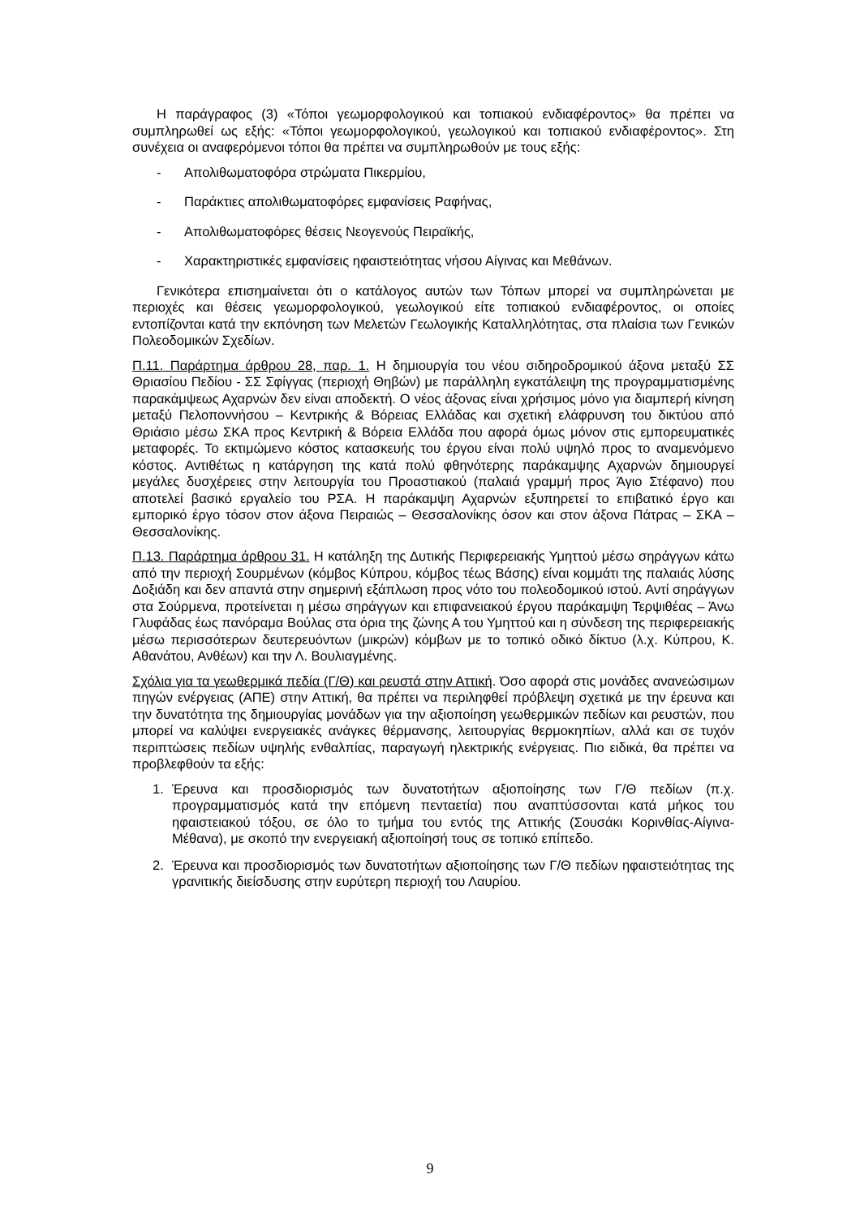Η παράγραφος (3) «Τόποι γεωμορφολογικού και τοπιακού ενδιαφέροντος» θα πρέπει να συμπληρωθεί ως εξής: «Τόποι γεωμορφολογικού, γεωλογικού και τοπιακού ενδιαφέροντος». Στη συνέχεια οι αναφερόμενοι τόποι θα πρέπει να συμπληρωθούν με τους εξής:
- Απολιθωματοφόρα στρώματα Πικερμίου,
- Παράκτιες απολιθωματοφόρες εμφανίσεις Ραφήνας,
- Απολιθωματοφόρες θέσεις Νεογενούς Πειραϊκής,
- Χαρακτηριστικές εμφανίσεις ηφαιστειότητας νήσου Αίγινας και Μεθάνων.
Γενικότερα επισημαίνεται ότι ο κατάλογος αυτών των Τόπων μπορεί να συμπληρώνεται με περιοχές και θέσεις γεωμορφολογικού, γεωλογικού είτε τοπιακού ενδιαφέροντος, οι οποίες εντοπίζονται κατά την εκπόνηση των Μελετών Γεωλογικής Καταλληλότητας, στα πλαίσια των Γενικών Πολεοδομικών Σχεδίων.
Π.11. Παράρτημα άρθρου 28, παρ. 1. Η δημιουργία του νέου σιδηροδρομικού άξονα μεταξύ ΣΣ Θριασίου Πεδίου - ΣΣ Σφίγγας (περιοχή Θηβών) με παράλληλη εγκατάλειψη της προγραμματισμένης παρακάμψεως Αχαρνών δεν είναι αποδεκτή. Ο νέος άξονας είναι χρήσιμος μόνο για διαμπερή κίνηση μεταξύ Πελοποννήσου – Κεντρικής & Βόρειας Ελλάδας και σχετική ελάφρυνση του δικτύου από Θριάσιο μέσω ΣΚΑ προς Κεντρική & Βόρεια Ελλάδα που αφορά όμως μόνον στις εμπορευματικές μεταφορές. Το εκτιμώμενο κόστος κατασκευής του έργου είναι πολύ υψηλό προς το αναμενόμενο κόστος. Αντιθέτως η κατάργηση της κατά πολύ φθηνότερης παράκαμψης Αχαρνών δημιουργεί μεγάλες δυσχέρειες στην λειτουργία του Προαστιακού (παλαιά γραμμή προς Άγιο Στέφανο) που αποτελεί βασικό εργαλείο του ΡΣΑ. Η παράκαμψη Αχαρνών εξυπηρετεί το επιβατικό έργο και εμπορικό έργο τόσον στον άξονα Πειραιώς – Θεσσαλονίκης όσον και στον άξονα Πάτρας – ΣΚΑ – Θεσσαλονίκης.
Π.13. Παράρτημα άρθρου 31. Η κατάληξη της Δυτικής Περιφερειακής Υμηττού μέσω σηράγγων κάτω από την περιοχή Σουρμένων (κόμβος Κύπρου, κόμβος τέως Βάσης) είναι κομμάτι της παλαιάς λύσης Δοξιάδη και δεν απαντά στην σημερινή εξάπλωση προς νότο του πολεοδομικού ιστού. Αντί σηράγγων στα Σούρμενα, προτείνεται η μέσω σηράγγων και επιφανειακού έργου παράκαμψη Τερψιθέας – Άνω Γλυφάδας έως πανόραμα Βούλας στα όρια της ζώνης Α του Υμηττού και η σύνδεση της περιφερειακής μέσω περισσότερων δευτερευόντων (μικρών) κόμβων με το τοπικό οδικό δίκτυο (λ.χ. Κύπρου, Κ. Αθανάτου, Ανθέων) και την Λ. Βουλιαγμένης.
Σχόλια για τα γεωθερμικά πεδία (Γ/Θ) και ρευστά στην Αττική. Όσο αφορά στις μονάδες ανανεώσιμων πηγών ενέργειας (ΑΠΕ) στην Αττική, θα πρέπει να περιληφθεί πρόβλεψη σχετικά με την έρευνα και την δυνατότητα της δημιουργίας μονάδων για την αξιοποίηση γεωθερμικών πεδίων και ρευστών, που μπορεί να καλύψει ενεργειακές ανάγκες θέρμανσης, λειτουργίας θερμοκηπίων, αλλά και σε τυχόν περιπτώσεις πεδίων υψηλής ενθαλπίας, παραγωγή ηλεκτρικής ενέργειας. Πιο ειδικά, θα πρέπει να προβλεφθούν τα εξής:
1. Έρευνα και προσδιορισμός των δυνατοτήτων αξιοποίησης των Γ/Θ πεδίων (π.χ. προγραμματισμός κατά την επόμενη πενταετία) που αναπτύσσονται κατά μήκος του ηφαιστειακού τόξου, σε όλο το τμήμα του εντός της Αττικής (Σουσάκι Κορινθίας-Αίγινα-Μέθανα), με σκοπό την ενεργειακή αξιοποίησή τους σε τοπικό επίπεδο.
2. Έρευνα και προσδιορισμός των δυνατοτήτων αξιοποίησης των Γ/Θ πεδίων ηφαιστειότητας της γρανιτικής διείσδυσης στην ευρύτερη περιοχή του Λαυρίου.
9